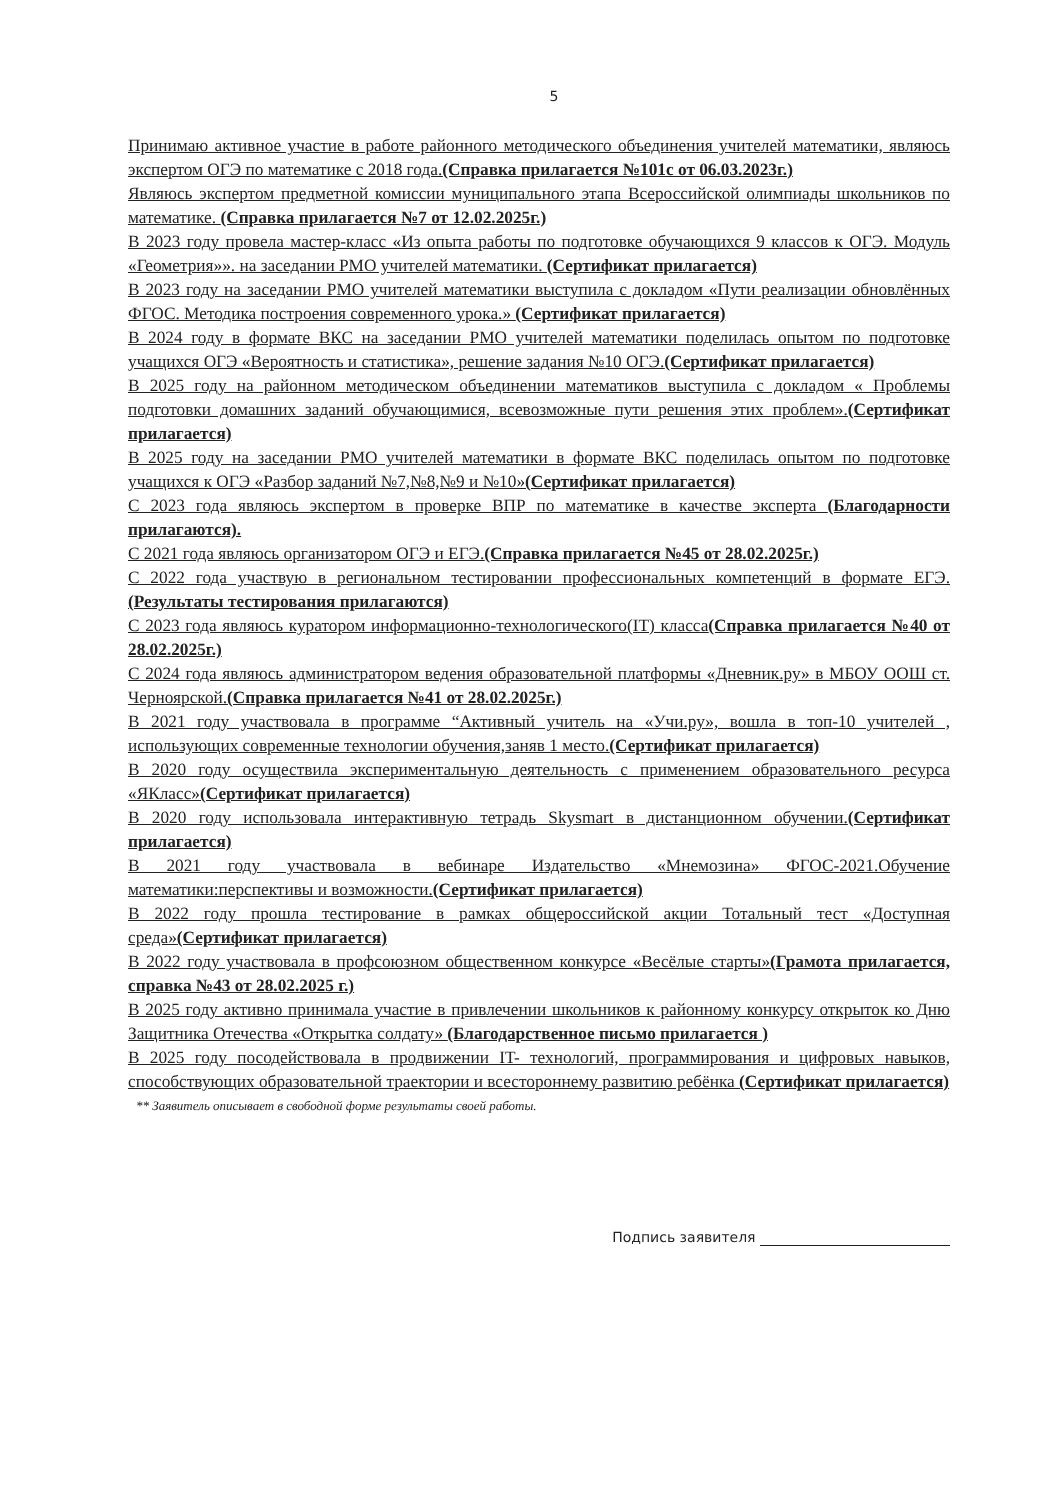5
Принимаю активное участие в работе районного методического объединения учителей математики, являюсь экспертом ОГЭ по математике с 2018 года.(Справка прилагается №101с от 06.03.2023г.)
Являюсь экспертом предметной комиссии муниципального этапа Всероссийской олимпиады школьников по математике. (Справка прилагается №7 от 12.02.2025г.)
В 2023 году провела мастер-класс «Из опыта работы по подготовке обучающихся 9 классов к ОГЭ. Модуль «Геометрия»». на заседании РМО учителей математики. (Сертификат прилагается)
В 2023 году на заседании РМО учителей математики выступила с докладом «Пути реализации обновлённых ФГОС. Методика построения современного урока.» (Сертификат прилагается)
В 2024 году в формате ВКС на заседании РМО учителей математики поделилась опытом по подготовке учащихся ОГЭ «Вероятность и статистика», решение задания №10 ОГЭ.(Сертификат прилагается)
В 2025 году на районном методическом объединении математиков выступила с докладом « Проблемы подготовки домашних заданий обучающимися, всевозможные пути решения этих проблем».(Сертификат прилагается)
В 2025 году на заседании РМО учителей математики в формате ВКС поделилась опытом по подготовке учащихся к ОГЭ «Разбор заданий №7,№8,№9 и №10»(Сертификат прилагается)
С 2023 года являюсь экспертом в проверке ВПР по математике в качестве эксперта (Благодарности прилагаются).
С 2021 года являюсь организатором ОГЭ и ЕГЭ.(Справка прилагается №45 от 28.02.2025г.)
С 2022 года участвую в региональном тестировании профессиональных компетенций в формате ЕГЭ. (Результаты тестирования прилагаются)
С 2023 года являюсь куратором информационно-технологического(IT) класса(Справка прилагается №40 от 28.02.2025г.)
С 2024 года являюсь администратором ведения образовательной платформы «Дневник.ру» в МБОУ ООШ ст. Черноярской.(Справка прилагается №41 от 28.02.2025г.)
В 2021 году участвовала в программе “Активный учитель на «Учи.ру», вошла в топ-10 учителей , использующих современные технологии обучения,заняв 1 место.(Сертификат прилагается)
В 2020 году осуществила экспериментальную деятельность с применением образовательного ресурса «ЯКласс»(Сертификат прилагается)
В 2020 году использовала интерактивную тетрадь Skysmart в дистанционном обучении.(Сертификат прилагается)
В 2021 году участвовала в вебинаре Издательство «Мнемозина» ФГОС-2021.Обучение математики:перспективы и возможности.(Сертификат прилагается)
В 2022 году прошла тестирование в рамках общероссийской акции Тотальный тест «Доступная среда»(Сертификат прилагается)
В 2022 году участвовала в профсоюзном общественном конкурсе «Весёлые старты»(Грамота прилагается, справка №43 от 28.02.2025 г.)
В 2025 году активно принимала участие в привлечении школьников к районному конкурсу открыток ко Дню Защитника Отечества «Открытка солдату» (Благодарственное письмо прилагается )
В 2025 году посодействовала в продвижении IT- технологий, программирования и цифровых навыков, способствующих образовательной траектории и всестороннему развитию ребёнка (Сертификат прилагается)
** Заявитель описывает в свободной форме результаты своей работы.
Подпись заявителя